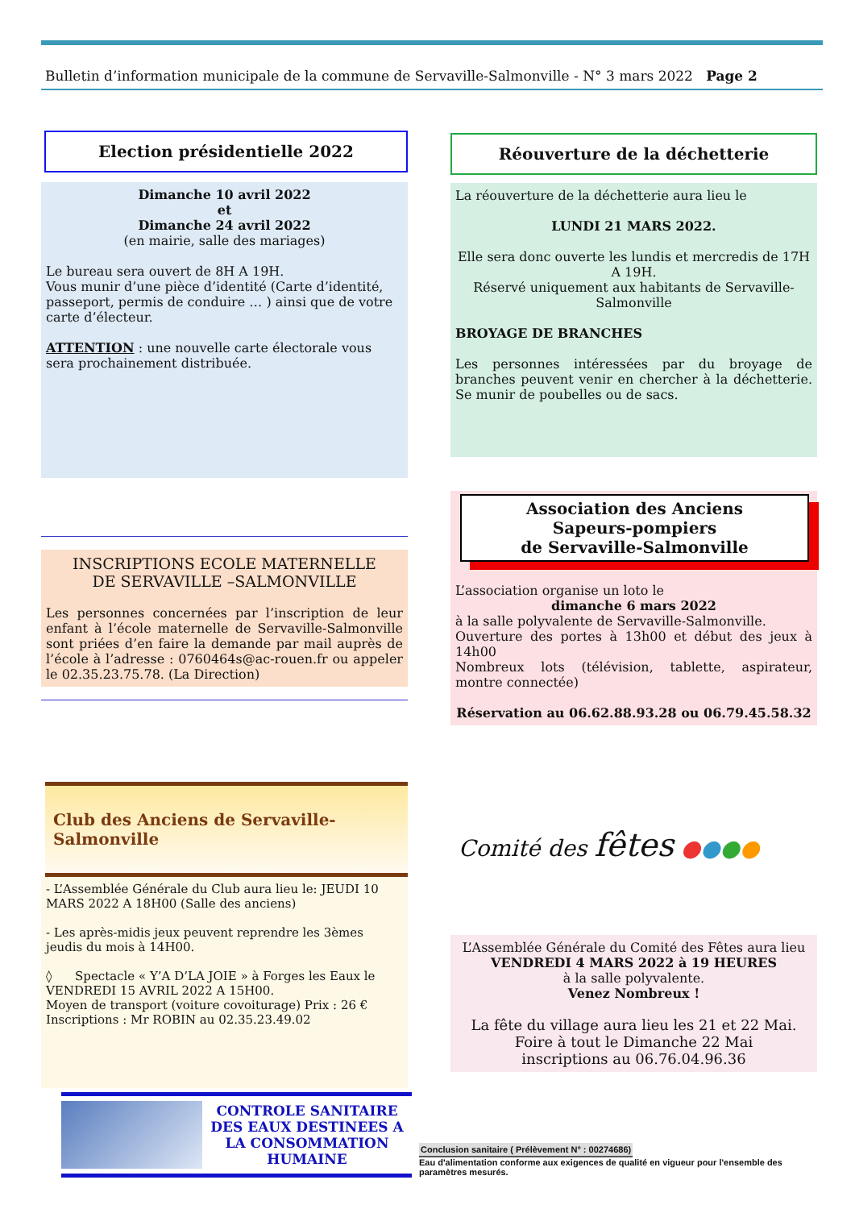Bulletin d’information municipale de la commune de Servaville-Salmonville - N° 3 mars 2022 Page 2
Election présidentielle 2022
Dimanche 10 avril 2022
et
Dimanche 24 avril 2022
(en mairie, salle des mariages)
Le bureau sera ouvert de 8H A 19H.
Vous munir d’une pièce d’identité (Carte d’identité, passeport, permis de conduire … ) ainsi que de votre carte d’électeur.
ATTENTION : une nouvelle carte électorale vous sera prochainement distribuée.
INSCRIPTIONS ECOLE MATERNELLE
DE SERVAVILLE –SALMONVILLE
Les personnes concernées par l’inscription de leur enfant à l’école maternelle de Servaville-Salmonville sont priées d’en faire la demande par mail auprès de l’école à l’adresse : 0760464s@ac-rouen.fr ou appeler le 02.35.23.75.78. (La Direction)
Club des Anciens de Servaville-Salmonville
- L’Assemblée Générale du Club aura lieu le: JEUDI 10 MARS 2022 A 18H00 (Salle des anciens)
- Les après-midis jeux peuvent reprendre les 3èmes jeudis du mois à 14H00.
◊ Spectacle « Y’A D’LA JOIE » à Forges les Eaux le VENDREDI 15 AVRIL 2022 A 15H00.
Moyen de transport (voiture covoiturage) Prix : 26 €
Inscriptions : Mr ROBIN au 02.35.23.49.02
CONTROLE SANITAIRE DES EAUX DESTINEES A LA CONSOMMATION HUMAINE
Réouverture de la déchetterie
La réouverture de la déchetterie aura lieu le
LUNDI 21 MARS 2022.
Elle sera donc ouverte les lundis et mercredis de 17H A 19H.
Réservé uniquement aux habitants de Servaville-Salmonville
BROYAGE DE BRANCHES
Les personnes intéressées par du broyage de branches peuvent venir en chercher à la déchetterie. Se munir de poubelles ou de sacs.
Association des Anciens
Sapeurs-pompiers
de Servaville-Salmonville
L’association organise un loto le
dimanche 6 mars 2022
à la salle polyvalente de Servaville-Salmonville.
Ouverture des portes à 13h00 et début des jeux à 14h00
Nombreux lots (télévision, tablette, aspirateur, montre connectée)
Réservation au 06.62.88.93.28 ou 06.79.45.58.32
Comité des fêtes ●●●●
L’Assemblée Générale du Comité des Fêtes aura lieu
VENDREDI 4 MARS 2022 à 19 HEURES
à la salle polyvalente.
Venez Nombreux !
La fête du village aura lieu les 21 et 22 Mai.
Foire à tout le Dimanche 22 Mai
inscriptions au 06.76.04.96.36
Conclusion sanitaire ( Prélèvement N° : 00274686)
Eau d'alimentation conforme aux exigences de qualité en vigueur pour l'ensemble des paramètres mesurés.